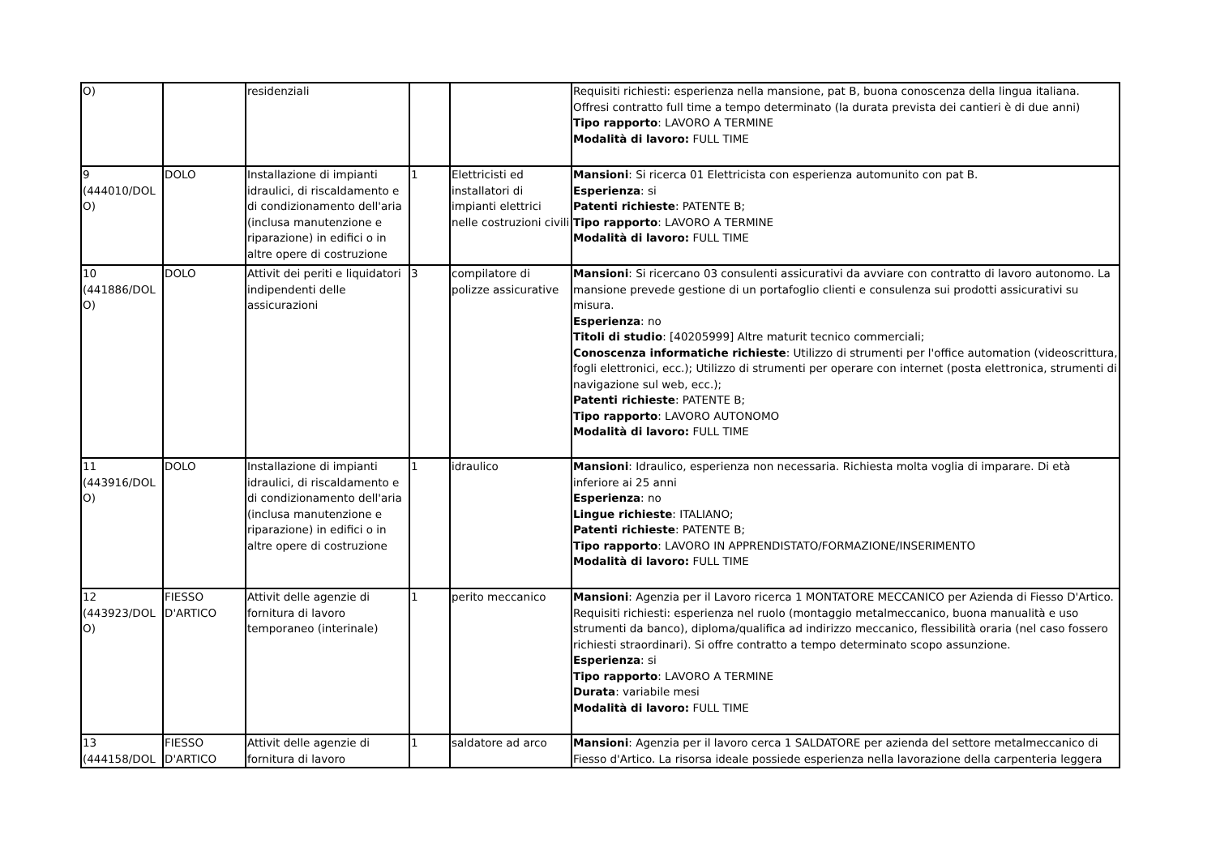| O) | | residenziali | | | Requisiti richiesti: esperienza nella mansione, pat B, buona conoscenza della lingua italiana. Offresi contratto full time a tempo determinato (la durata prevista dei cantieri è di due anni) Tipo rapporto : LAVORO A TERMINE Modalità di lavoro: FULL TIME |
| 9 (444010/DOLO) | DOLO | Installazione di impianti idraulici, di riscaldamento e di condizionamento dell'aria (inclusa manutenzione e riparazione) in edifici o in altre opere di costruzione | 1 | Elettricisti ed installatori di impianti elettrici nelle costruzioni civili | Mansioni : Si ricerca 01 Elettricista con esperienza automunito con pat B. Esperienza : si Patenti richieste : PATENTE B; Tipo rapporto : LAVORO A TERMINE Modalità di lavoro: FULL TIME |
| 10 (441886/DOLO) | DOLO | Attivit dei periti e liquidatori indipendenti delle assicurazioni | 3 | compilatore di polizze assicurative | Mansioni : Si ricercano 03 consulenti assicurativi da avviare con contratto di lavoro autonomo. La mansione prevede gestione di un portafoglio clienti e consulenza sui prodotti assicurativi su misura. Esperienza : no Titoli di studio : [40205999] Altre maturit tecnico commerciali; Conoscenza informatiche richieste : Utilizzo di strumenti per l'office automation (videoscrittura, fogli elettronici, ecc.); Utilizzo di strumenti per operare con internet (posta elettronica, strumenti di navigazione sul web, ecc.); Patenti richieste : PATENTE B; Tipo rapporto : LAVORO AUTONOMO Modalità di lavoro: FULL TIME |
| 11 (443916/DOLO) | DOLO | Installazione di impianti idraulici, di riscaldamento e di condizionamento dell'aria (inclusa manutenzione e riparazione) in edifici o in altre opere di costruzione | 1 | idraulico | Mansioni : Idraulico, esperienza non necessaria. Richiesta molta voglia di imparare. Di età inferiore ai 25 anni Esperienza : no Lingue richieste : ITALIANO; Patenti richieste : PATENTE B; Tipo rapporto : LAVORO IN APPRENDISTATO/FORMAZIONE/INSERIMENTO Modalità di lavoro: FULL TIME |
| 12 (443923/DOLO) | FIESSO D'ARTICO | Attivit delle agenzie di fornitura di lavoro temporaneo (interinale) | 1 | perito meccanico | Mansioni : Agenzia per il Lavoro ricerca 1 MONTATORE MECCANICO per Azienda di Fiesso D'Artico. Requisiti richiesti: esperienza nel ruolo (montaggio metalmeccanico, buona manualità e uso strumenti da banco), diploma/qualifica ad indirizzo meccanico, flessibilità oraria (nel caso fossero richiesti straordinari). Si offre contratto a tempo determinato scopo assunzione. Esperienza : si Tipo rapporto : LAVORO A TERMINE Durata : variabile mesi Modalità di lavoro: FULL TIME |
| 13 (444158/DOL | FIESSO D'ARTICO | Attivit delle agenzie di fornitura di lavoro | 1 | saldatore ad arco | Mansioni : Agenzia per il lavoro cerca 1 SALDATORE per azienda del settore metalmeccanico di Fiesso d'Artico. La risorsa ideale possiede esperienza nella lavorazione della carpenteria leggera |